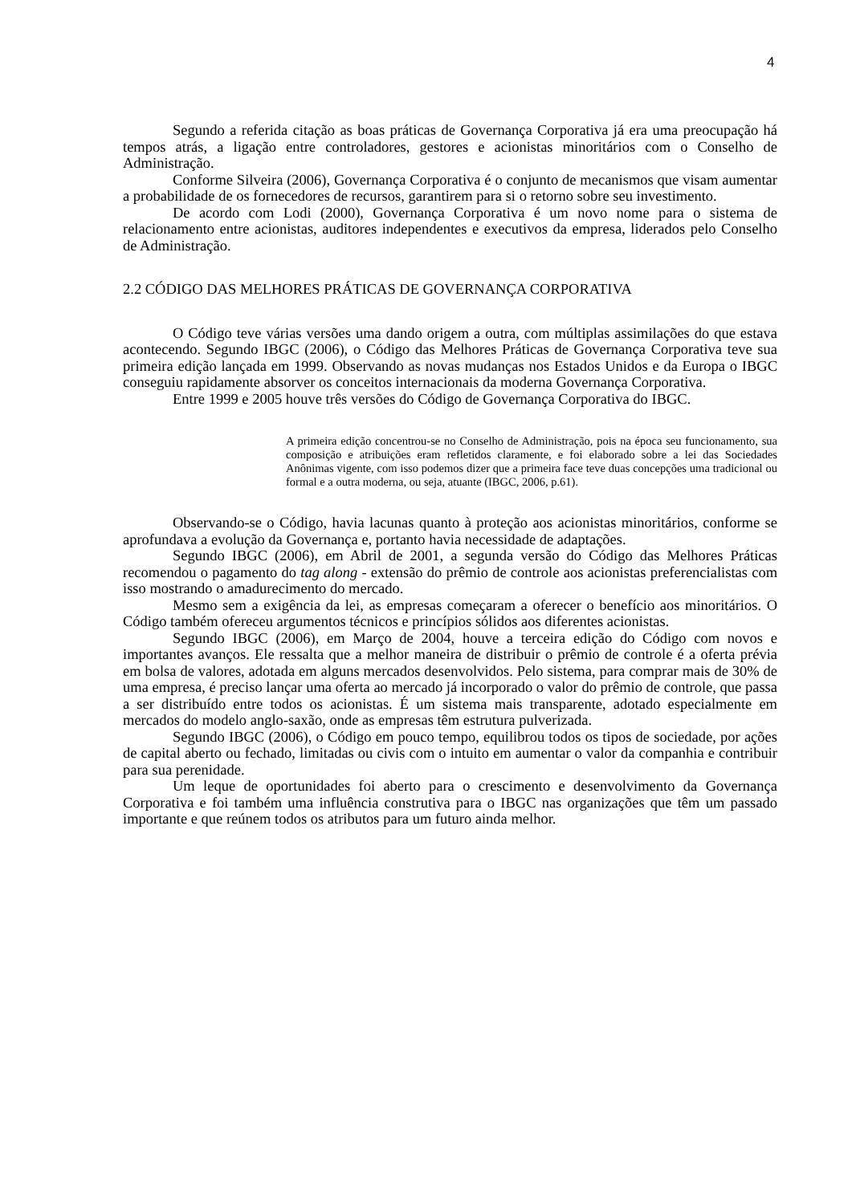4
Segundo a referida citação as boas práticas de Governança Corporativa já era uma preocupação há tempos atrás, a ligação entre controladores, gestores e acionistas minoritários com o Conselho de Administração.
Conforme Silveira (2006), Governança Corporativa é o conjunto de mecanismos que visam aumentar a probabilidade de os fornecedores de recursos, garantirem para si o retorno sobre seu investimento.
De acordo com Lodi (2000), Governança Corporativa é um novo nome para o sistema de relacionamento entre acionistas, auditores independentes e executivos da empresa, liderados pelo Conselho de Administração.
2.2 CÓDIGO DAS MELHORES PRÁTICAS DE GOVERNANÇA CORPORATIVA
O Código teve várias versões uma dando origem a outra, com múltiplas assimilações do que estava acontecendo. Segundo IBGC (2006), o Código das Melhores Práticas de Governança Corporativa teve sua primeira edição lançada em 1999. Observando as novas mudanças nos Estados Unidos e da Europa o IBGC conseguiu rapidamente absorver os conceitos internacionais da moderna Governança Corporativa.
Entre 1999 e 2005 houve três versões do Código de Governança Corporativa do IBGC.
A primeira edição concentrou-se no Conselho de Administração, pois na época seu funcionamento, sua composição e atribuições eram refletidos claramente, e foi elaborado sobre a lei das Sociedades Anônimas vigente, com isso podemos dizer que a primeira face teve duas concepções uma tradicional ou formal e a outra moderna, ou seja, atuante (IBGC, 2006, p.61).
Observando-se o Código, havia lacunas quanto à proteção aos acionistas minoritários, conforme se aprofundava a evolução da Governança e, portanto havia necessidade de adaptações.
Segundo IBGC (2006), em Abril de 2001, a segunda versão do Código das Melhores Práticas recomendou o pagamento do tag along - extensão do prêmio de controle aos acionistas preferencialistas com isso mostrando o amadurecimento do mercado.
Mesmo sem a exigência da lei, as empresas começaram a oferecer o benefício aos minoritários. O Código também ofereceu argumentos técnicos e princípios sólidos aos diferentes acionistas.
Segundo IBGC (2006), em Março de 2004, houve a terceira edição do Código com novos e importantes avanços. Ele ressalta que a melhor maneira de distribuir o prêmio de controle é a oferta prévia em bolsa de valores, adotada em alguns mercados desenvolvidos. Pelo sistema, para comprar mais de 30% de uma empresa, é preciso lançar uma oferta ao mercado já incorporado o valor do prêmio de controle, que passa a ser distribuído entre todos os acionistas. É um sistema mais transparente, adotado especialmente em mercados do modelo anglo-saxão, onde as empresas têm estrutura pulverizada.
Segundo IBGC (2006), o Código em pouco tempo, equilibrou todos os tipos de sociedade, por ações de capital aberto ou fechado, limitadas ou civis com o intuito em aumentar o valor da companhia e contribuir para sua perenidade.
Um leque de oportunidades foi aberto para o crescimento e desenvolvimento da Governança Corporativa e foi também uma influência construtiva para o IBGC nas organizações que têm um passado importante e que reúnem todos os atributos para um futuro ainda melhor.